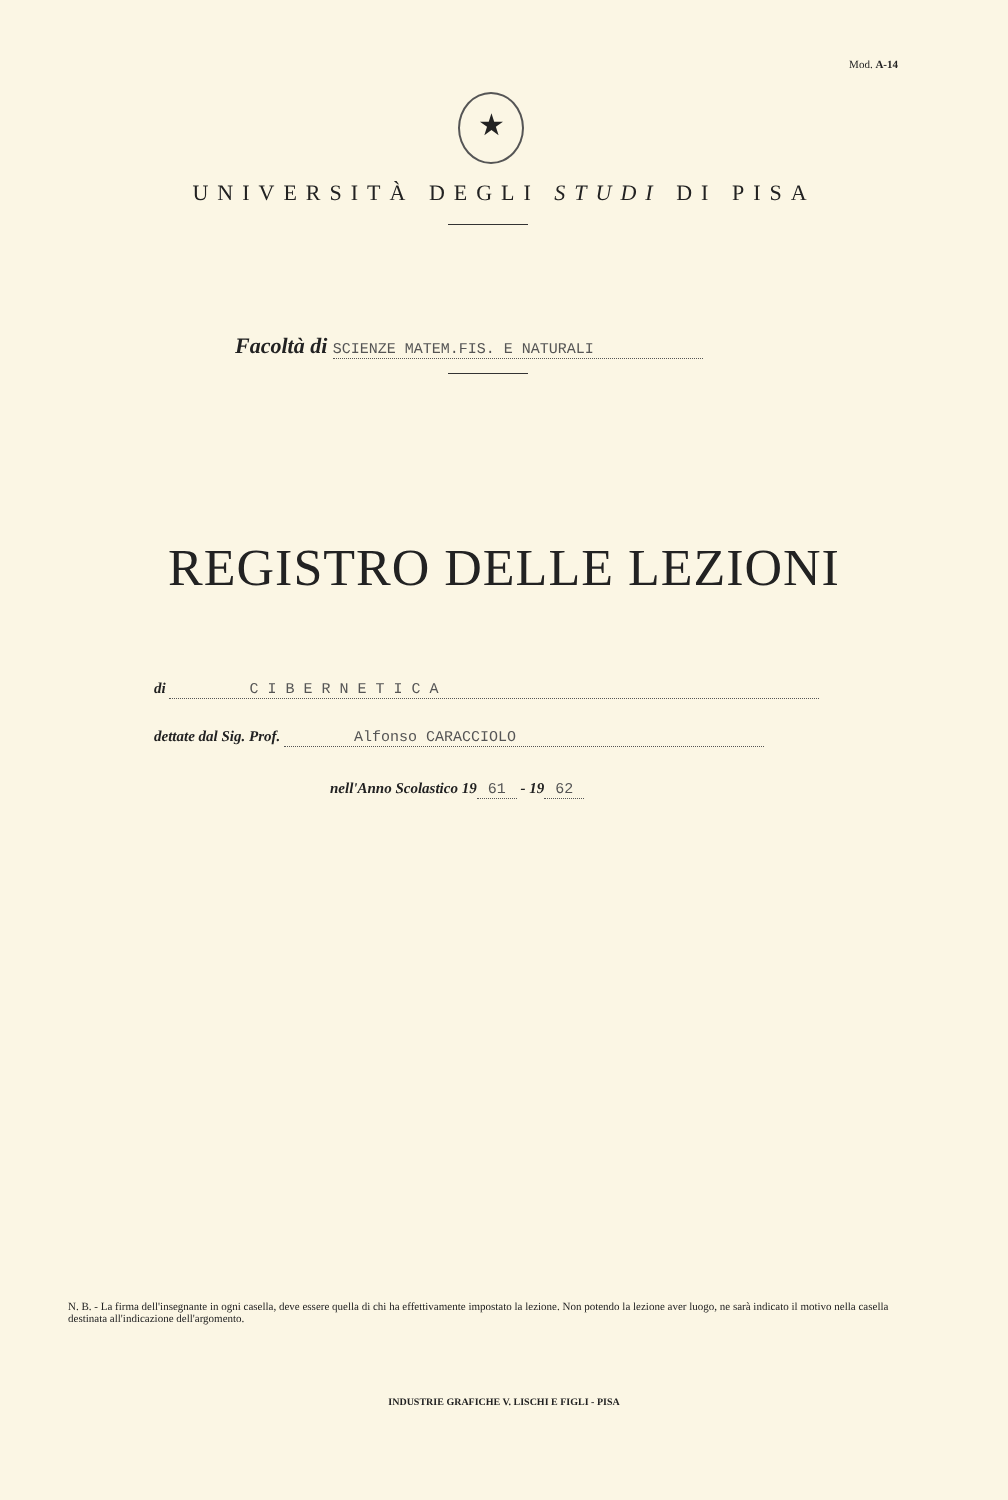Mod. A-14
★
UNIVERSITÀ DEGLI STUDI DI PISA
Facoltà di SCIENZE MATEM.FIS. E NATURALI
REGISTRO DELLE LEZIONI
di C I B E R N E T I C A
dettate dal Sig. Prof. Alfonso CARACCIOLO
nell'Anno Scolastico 19 61 - 19 62
N. B. - La firma dell'insegnante in ogni casella, deve essere quella di chi ha effettivamente impostato la lezione. Non potendo la lezione aver luogo, ne sarà indicato il motivo nella casella destinata all'indicazione dell'argomento.
INDUSTRIE GRAFICHE V. LISCHI E FIGLI - PISA